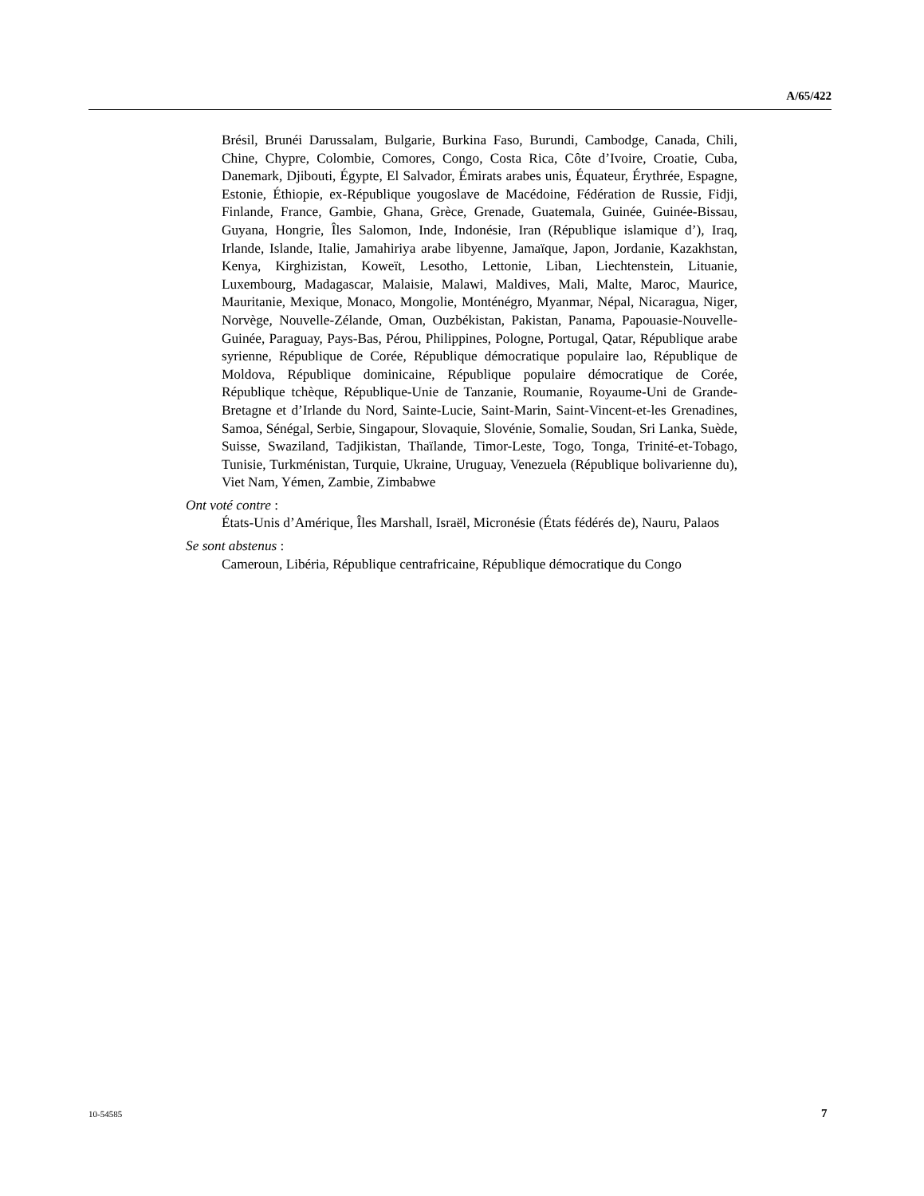A/65/422
Brésil, Brunéi Darussalam, Bulgarie, Burkina Faso, Burundi, Cambodge, Canada, Chili, Chine, Chypre, Colombie, Comores, Congo, Costa Rica, Côte d’Ivoire, Croatie, Cuba, Danemark, Djibouti, Égypte, El Salvador, Émirats arabes unis, Équateur, Érythrée, Espagne, Estonie, Éthiopie, ex-République yougoslave de Macédoine, Fédération de Russie, Fidji, Finlande, France, Gambie, Ghana, Grèce, Grenade, Guatemala, Guinée, Guinée-Bissau, Guyana, Hongrie, Îles Salomon, Inde, Indonésie, Iran (République islamique d’), Iraq, Irlande, Islande, Italie, Jamahiriya arabe libyenne, Jamaïque, Japon, Jordanie, Kazakhstan, Kenya, Kirghizistan, Koweït, Lesotho, Lettonie, Liban, Liechtenstein, Lituanie, Luxembourg, Madagascar, Malaisie, Malawi, Maldives, Mali, Malte, Maroc, Maurice, Mauritanie, Mexique, Monaco, Mongolie, Monténégro, Myanmar, Népal, Nicaragua, Niger, Norvège, Nouvelle-Zélande, Oman, Ouzbékistan, Pakistan, Panama, Papouasie-Nouvelle-Guinée, Paraguay, Pays-Bas, Pérou, Philippines, Pologne, Portugal, Qatar, République arabe syrienne, République de Corée, République démocratique populaire lao, République de Moldova, République dominicaine, République populaire démocratique de Corée, République tchèque, République-Unie de Tanzanie, Roumanie, Royaume-Uni de Grande-Bretagne et d’Irlande du Nord, Sainte-Lucie, Saint-Marin, Saint-Vincent-et-les Grenadines, Samoa, Sénégal, Serbie, Singapour, Slovaquie, Slovénie, Somalie, Soudan, Sri Lanka, Suède, Suisse, Swaziland, Tadjikistan, Thaïlande, Timor-Leste, Togo, Tonga, Trinité-et-Tobago, Tunisie, Turkménistan, Turquie, Ukraine, Uruguay, Venezuela (République bolivarienne du), Viet Nam, Yémen, Zambie, Zimbabwe
Ont voté contre :
États-Unis d’Amérique, Îles Marshall, Israël, Micronésie (États fédérés de), Nauru, Palaos
Se sont abstenus :
Cameroun, Libéria, République centrafricaine, République démocratique du Congo
10-54585 7